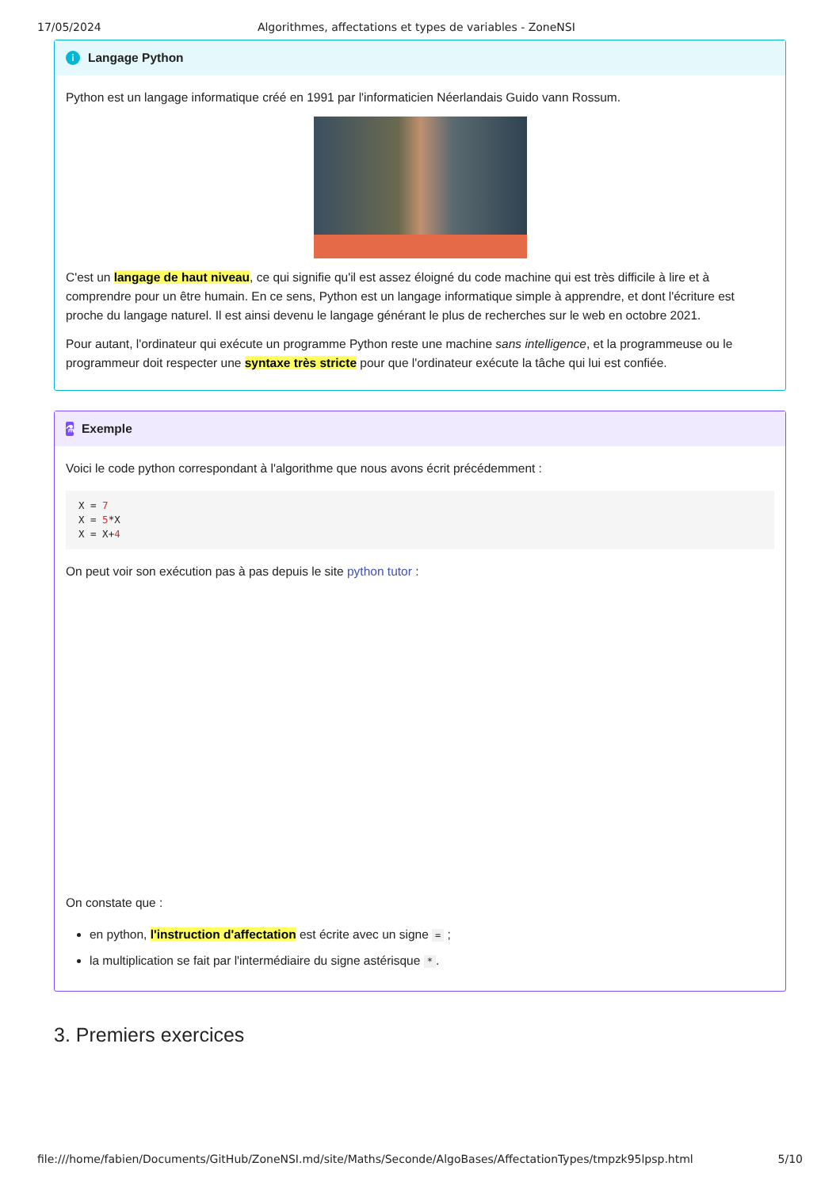17/05/2024 Algorithmes, affectations et types de variables - ZoneNSI
i Langage Python
Python est un langage informatique créé en 1991 par l'informaticien Néerlandais Guido vann Rossum.
C'est un langage de haut niveau, ce qui signifie qu'il est assez éloigné du code machine qui est très difficile à lire et à comprendre pour un être humain. En ce sens, Python est un langage informatique simple à apprendre, et dont l'écriture est proche du langage naturel. Il est ainsi devenu le langage générant le plus de recherches sur le web en octobre 2021.
Pour autant, l'ordinateur qui exécute un programme Python reste une machine sans intelligence, et la programmeuse ou le programmeur doit respecter une syntaxe très stricte pour que l'ordinateur exécute la tâche qui lui est confiée.
⚗ Exemple
Voici le code python correspondant à l'algorithme que nous avons écrit précédemment :
X = 7
X = 5*X
X = X+4
On peut voir son exécution pas à pas depuis le site python tutor :
On constate que :
en python, l'instruction d'affectation est écrite avec un signe = ;
la multiplication se fait par l'intermédiaire du signe astérisque *.
3. Premiers exercices
file:///home/fabien/Documents/GitHub/ZoneNSI.md/site/Maths/Seconde/AlgoBases/AffectationTypes/tmpzk95lpsp.html 5/10